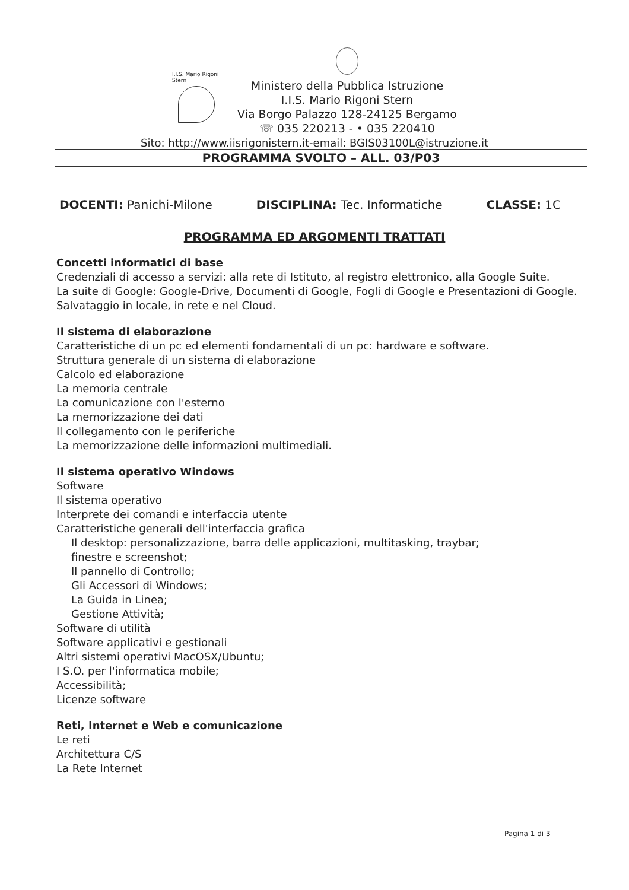I.I.S. Mario Rigoni Stern
Ministero della Pubblica Istruzione
I.I.S. Mario Rigoni Stern
Via Borgo Palazzo 128-24125 Bergamo
☏ 035 220213 - • 035 220410
Sito: http://www.iisrigonistern.it-email: BGIS03100L@istruzione.it
PROGRAMMA SVOLTO – ALL. 03/P03
DOCENTI: Panichi-Milone DISCIPLINA: Tec. Informatiche CLASSE: 1C
PROGRAMMA ED ARGOMENTI TRATTATI
Concetti informatici di base
Credenziali di accesso a servizi: alla rete di Istituto, al registro elettronico, alla Google Suite.
La suite di Google: Google-Drive, Documenti di Google, Fogli di Google e Presentazioni di Google.
Salvataggio in locale, in rete e nel Cloud.
Il sistema di elaborazione
Caratteristiche di un pc ed elementi fondamentali di un pc: hardware e software.
Struttura generale di un sistema di elaborazione
Calcolo ed elaborazione
La memoria centrale
La comunicazione con l'esterno
La memorizzazione dei dati
Il collegamento con le periferiche
La memorizzazione delle informazioni multimediali.
Il sistema operativo Windows
Software
Il sistema operativo
Interprete dei comandi e interfaccia utente
Caratteristiche generali dell'interfaccia grafica
Il desktop: personalizzazione, barra delle applicazioni, multitasking, traybar;
finestre e screenshot;
Il pannello di Controllo;
Gli Accessori di Windows;
La Guida in Linea;
Gestione Attività;
Software di utilità
Software applicativi e gestionali
Altri sistemi operativi MacOSX/Ubuntu;
I S.O. per l'informatica mobile;
Accessibilità;
Licenze software
Reti, Internet e Web e comunicazione
Le reti
Architettura C/S
La Rete Internet
Pagina 1 di 3